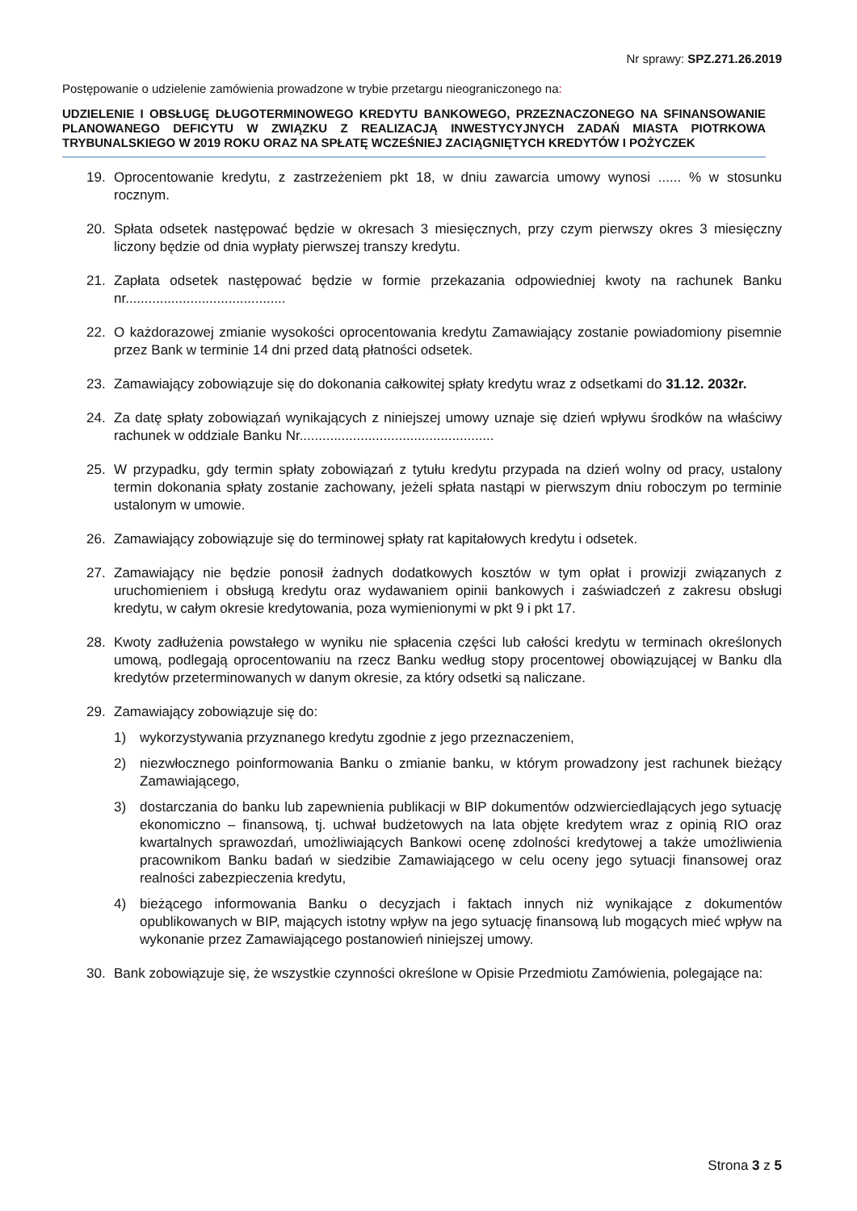Nr sprawy: SPZ.271.26.2019
Postępowanie o udzielenie zamówienia prowadzone w trybie przetargu nieograniczonego na:
UDZIELENIE I OBSŁUGĘ DŁUGOTERMINOWEGO KREDYTU BANKOWEGO, PRZEZNACZONEGO NA SFINANSOWANIE PLANOWANEGO DEFICYTU W ZWIĄZKU Z REALIZACJĄ INWESTYCYJNYCH ZADAŃ MIASTA PIOTRKOWA TRYBUNALSKIEGO W 2019 ROKU ORAZ NA SPŁATĘ WCZEŚNIEJ ZACIĄGNIĘTYCH KREDYTÓW I POŻYCZEK
19. Oprocentowanie kredytu, z zastrzeżeniem pkt 18, w dniu zawarcia umowy wynosi ...... % w stosunku rocznym.
20. Spłata odsetek następować będzie w okresach 3 miesięcznych, przy czym pierwszy okres 3 miesięczny liczony będzie od dnia wypłaty pierwszej transzy kredytu.
21. Zapłata odsetek następować będzie w formie przekazania odpowiedniej kwoty na rachunek Banku nr..........................................
22. O każdorazowej zmianie wysokości oprocentowania kredytu Zamawiający zostanie powiadomiony pisemnie przez Bank w terminie 14 dni przed datą płatności odsetek.
23. Zamawiający zobowiązuje się do dokonania całkowitej spłaty kredytu wraz z odsetkami do 31.12. 2032r.
24. Za datę spłaty zobowiązań wynikających z niniejszej umowy uznaje się dzień wpływu środków na właściwy rachunek w oddziale Banku Nr...................................................
25. W przypadku, gdy termin spłaty zobowiązań z tytułu kredytu przypada na dzień wolny od pracy, ustalony termin dokonania spłaty zostanie zachowany, jeżeli spłata nastąpi w pierwszym dniu roboczym po terminie ustalonym w umowie.
26. Zamawiający zobowiązuje się do terminowej spłaty rat kapitałowych kredytu i odsetek.
27. Zamawiający nie będzie ponosił żadnych dodatkowych kosztów w tym opłat i prowizji związanych z uruchomieniem i obsługą kredytu oraz wydawaniem opinii bankowych i zaświadczeń z zakresu obsługi kredytu, w całym okresie kredytowania, poza wymienionymi w pkt 9 i pkt 17.
28. Kwoty zadłużenia powstałego w wyniku nie spłacenia części lub całości kredytu w terminach określonych umową, podlegają oprocentowaniu na rzecz Banku według stopy procentowej obowiązującej w Banku dla kredytów przeterminowanych w danym okresie, za który odsetki są naliczane.
29. Zamawiający zobowiązuje się do:
1) wykorzystywania przyznanego kredytu zgodnie z jego przeznaczeniem,
2) niezwłocznego poinformowania Banku o zmianie banku, w którym prowadzony jest rachunek bieżący Zamawiającego,
3) dostarczania do banku lub zapewnienia publikacji w BIP dokumentów odzwierciedlających jego sytuację ekonomiczno – finansową, tj. uchwał budżetowych na lata objęte kredytem wraz z opinią RIO oraz kwartalnych sprawozdań, umożliwiających Bankowi ocenę zdolności kredytowej a także umożliwienia pracownikom Banku badań w siedzibie Zamawiającego w celu oceny jego sytuacji finansowej oraz realności zabezpieczenia kredytu,
4) bieżącego informowania Banku o decyzjach i faktach innych niż wynikające z dokumentów opublikowanych w BIP, mających istotny wpływ na jego sytuację finansową lub mogących mieć wpływ na wykonanie przez Zamawiającego postanowień niniejszej umowy.
30. Bank zobowiązuje się, że wszystkie czynności określone w Opisie Przedmiotu Zamówienia, polegające na:
Strona 3 z 5